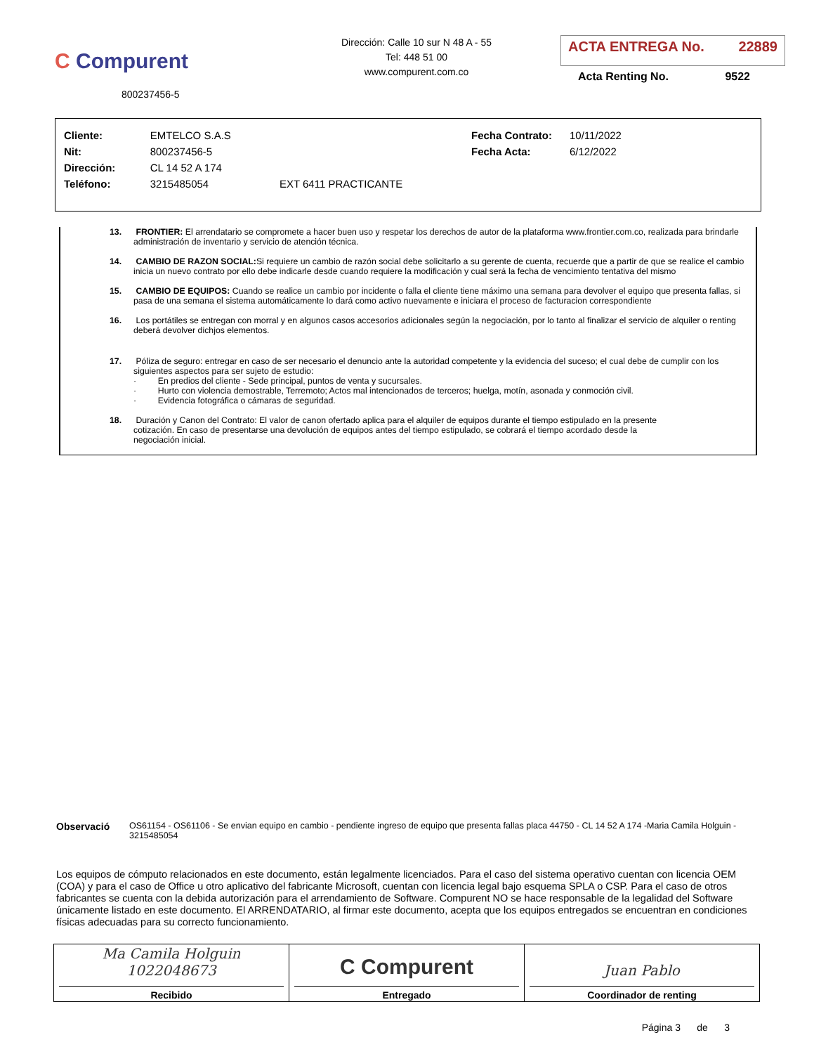C Compurent
800237456-5
Dirección: Calle 10 sur N 48 A - 55
Tel: 448 51 00
www.compurent.com.co
ACTA ENTREGA No. 22889
Acta Renting No. 9522
| Cliente: | EMTELCO S.A.S | | Fecha Contrato: | 10/11/2022 |
| Nit: | 800237456-5 | | Fecha Acta: | 6/12/2022 |
| Dirección: | CL 14 52 A 174 | | | |
| Teléfono: | 3215485054 | EXT 6411 PRACTICANTE | | |
13. FRONTIER: El arrendatario se compromete a hacer buen uso y respetar los derechos de autor de la plataforma www.frontier.com.co, realizada para brindarle administración de inventario y servicio de atención técnica.
14. CAMBIO DE RAZON SOCIAL: Si requiere un cambio de razón social debe solicitarlo a su gerente de cuenta, recuerde que a partir de que se realice el cambio inicia un nuevo contrato por ello debe indicarle desde cuando requiere la modificación y cual será la fecha de vencimiento tentativa del mismo
15. CAMBIO DE EQUIPOS: Cuando se realice un cambio por incidente o falla el cliente tiene máximo una semana para devolver el equipo que presenta fallas, si pasa de una semana el sistema automáticamente lo dará como activo nuevamente e iniciara el proceso de facturacion correspondiente
16. Los portátiles se entregan con morral y en algunos casos accesorios adicionales según la negociación, por lo tanto al finalizar el servicio de alquiler o renting deberá devolver dichjos elementos.
17. Póliza de seguro: entregar en caso de ser necesario el denuncio ante la autoridad competente y la evidencia del suceso; el cual debe de cumplir con los siguientes aspectos para ser sujeto de estudio:
· En predios del cliente - Sede principal, puntos de venta y sucursales.
· Hurto con violencia demostrable, Terremoto; Actos mal intencionados de terceros; huelga, motín, asonada y conmoción civil.
· Evidencia fotográfica o cámaras de seguridad.
18. Duración y Canon del Contrato: El valor de canon ofertado aplica para el alquiler de equipos durante el tiempo estipulado en la presente cotización. En caso de presentarse una devolución de equipos antes del tiempo estipulado, se cobrará el tiempo acordado desde la negociación inicial.
Observació OS61154 - OS61106 - Se envian equipo en cambio - pendiente ingreso de equipo que presenta fallas placa 44750 - CL 14 52 A 174 -Maria Camila Holguin - 3215485054
Los equipos de cómputo relacionados en este documento, están legalmente licenciados. Para el caso del sistema operativo cuentan con licencia OEM (COA) y para el caso de Office u otro aplicativo del fabricante Microsoft, cuentan con licencia legal bajo esquema SPLA o CSP. Para el caso de otros fabricantes se cuenta con la debida autorización para el arrendamiento de Software. Compurent NO se hace responsable de la legalidad del Software únicamente listado en este documento. El ARRENDATARIO, al firmar este documento, acepta que los equipos entregados se encuentran en condiciones físicas adecuadas para su correcto funcionamiento.
| Ma Camila Holguin 1022048673 Recibido | C Compurent Entregado | Juan Pablo Coordinador de renting |
Página 3 de 3